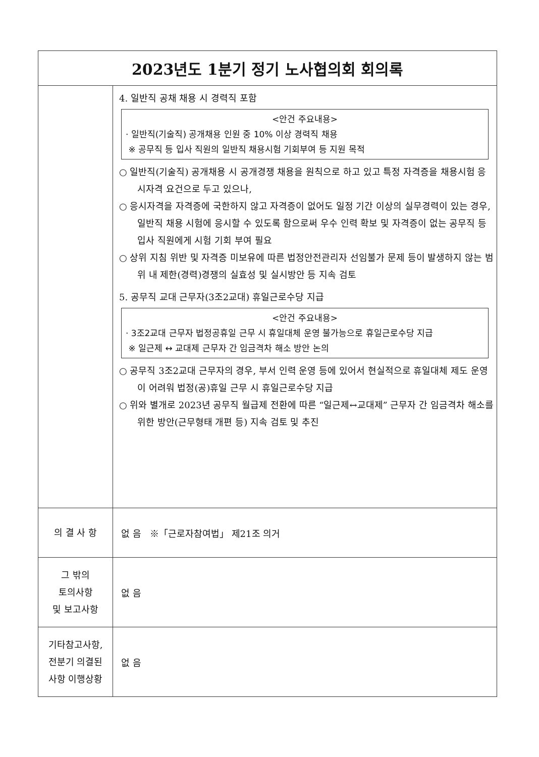| 2023년도 1분기 정기 노사협의회 회의록 | |
| --- | --- |
| | 4. 일반직 공채 채용 시 경력직 포함 <안건 주요내용> · 일반직(기술직) 공개채용 인원 중 10% 이상 경력직 채용 ※ 공무직 등 입사 직원의 일반직 채용시험 기회부여 등 지원 목적 ○ 일반직(기술직) 공개채용 시 공개경쟁 채용을 원칙으로 하고 있고 특정 자격증을 채용시험 응시자격 요건으로 두고 있으나, ○ 응시자격을 자격증에 국한하지 않고 자격증이 없어도 일정 기간 이상의 실무경력이 있는 경우, 일반직 채용 시험에 응시할 수 있도록 함으로써 우수 인력 확보 및 자격증이 없는 공무직 등 입사 직원에게 시험 기회 부여 필요 ○ 상위 지침 위반 및 자격증 미보유에 따른 법정안전관리자 선임불가 문제 등이 발생하지 않는 범위 내 제한(경력)경쟁의 실효성 및 실시방안 등 지속 검토 5. 공무직 교대 근무자(3조2교대) 휴일근로수당 지급 <안건 주요내용> · 3조2교대 근무자 법정공휴일 근무 시 휴일대체 운영 불가능으로 휴일근로수당 지급 ※ 일근제 ↔ 교대제 근무자 간 임금격차 해소 방안 논의 ○ 공무직 3조2교대 근무자의 경우, 부서 인력 운영 등에 있어서 현실적으로 휴일대체 제도 운영이 어려워 법정(공)휴일 근무 시 휴일근로수당 지급 ○ 위와 별개로 2023년 공무직 월급제 전환에 따른 “일근제↔교대제” 근무자 간 임금격차 해소를 위한 방안(근무형태 개편 등) 지속 검토 및 추진 |
| 의 결 사 항 | 없 음 ※「근로자참여법」 제21조 의거 |
| 그 밖의 토의사항 및 보고사항 | 없 음 |
| 기타참고사항, 전분기 의결된 사항 이행상황 | 없 음 |